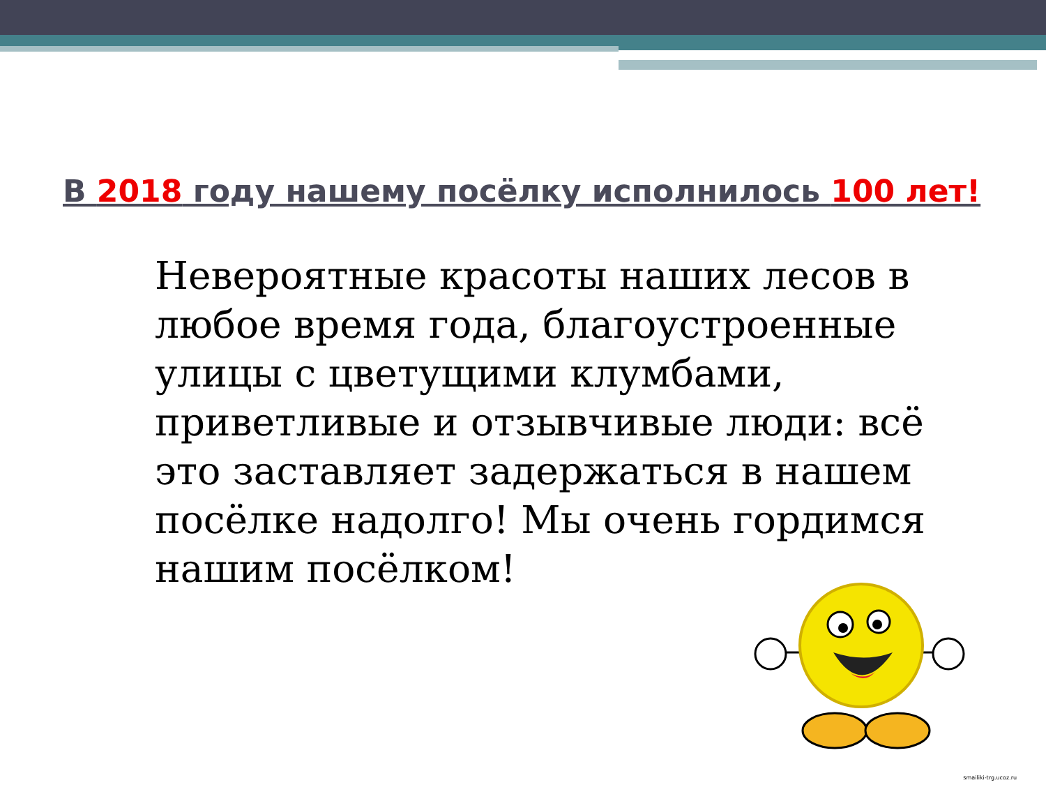В 2018 году нашему посёлку исполнилось 100 лет!
Невероятные красоты наших лесов в любое время года, благоустроенные улицы с цветущими клумбами, приветливые и отзывчивые люди: всё это заставляет задержаться в нашем посёлке надолго! Мы очень гордимся нашим посёлком!
smailiki-trg.ucoz.ru